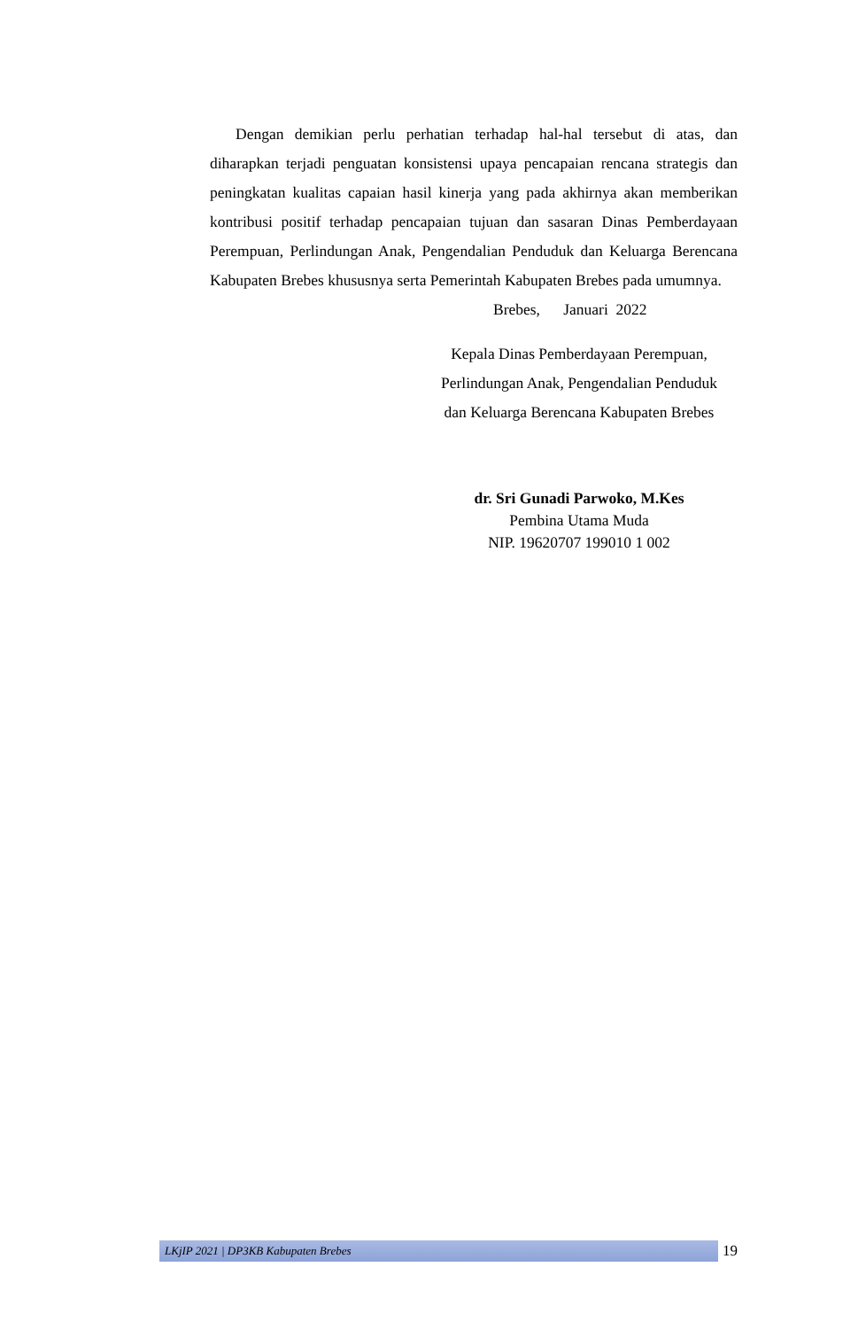Dengan demikian perlu perhatian terhadap hal-hal tersebut di atas, dan diharapkan terjadi penguatan konsistensi upaya pencapaian rencana strategis dan peningkatan kualitas capaian hasil kinerja yang pada akhirnya akan memberikan kontribusi positif terhadap pencapaian tujuan dan sasaran Dinas Pemberdayaan Perempuan, Perlindungan Anak, Pengendalian Penduduk dan Keluarga Berencana Kabupaten Brebes khususnya serta Pemerintah Kabupaten Brebes pada umumnya.
Brebes, Januari 2022
Kepala Dinas Pemberdayaan Perempuan,
Perlindungan Anak, Pengendalian Penduduk
dan Keluarga Berencana Kabupaten Brebes
dr. Sri Gunadi Parwoko, M.Kes
Pembina Utama Muda
NIP. 19620707 199010 1 002
LKjIP 2021 | DP3KB Kabupaten Brebes
19